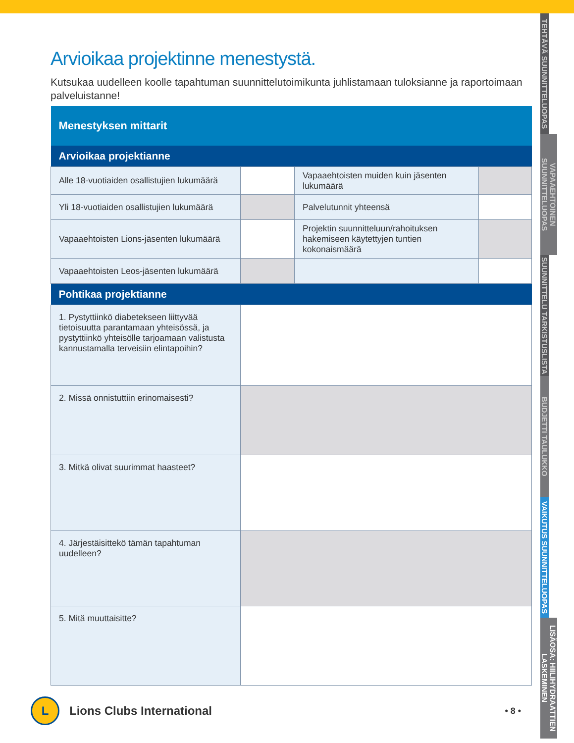TEHTÄVÄ SUUNNITTELUOPAS
VAPAAEHTOINEN SUUNNITTELUOPAS
SUUNNITTELU TARKISTUSLISTA
BUDJETTI TAULUKKO
VAIKUTUS SUUNNITTELUOPAS
LISÄOSA: HIILIHYDRAATTIEN LASKEMINEN
Arvioikaa projektinne menestystä.
Kutsukaa uudelleen koolle tapahtuman suunnittelutoimikunta juhlistamaan tuloksianne ja raportoimaan palveluistanne!
| Menestyksen mittarit | | | |
| Arvioikaa projektianne | | | |
| Alle 18-vuotiaiden osallistujien lukumäärä | | Vapaaehtoisten muiden kuin jäsenten lukumäärä | |
| Yli 18-vuotiaiden osallistujien lukumäärä | | Palvelutunnit yhteensä | |
| Vapaaehtoisten Lions-jäsenten lukumäärä | | Projektin suunnitteluun/rahoituksen hakemiseen käytettyjen tuntien kokonaismäärä | |
| Vapaaehtoisten Leos-jäsenten lukumäärä | | | |
| Pohtikaa projektianne | | | |
| 1. Pystyttiinkö diabetekseen liittyvää tietoisuutta parantamaan yhteisössä, ja pystyttiinkö yhteisölle tarjoamaan valistusta kannustamalla terveisiin elintapoihin? | | | |
| 2. Missä onnistuttiin erinomaisesti? | | | |
| 3. Mitkä olivat suurimmat haasteet? | | | |
| 4. Järjestäisittekö tämän tapahtuman uudelleen? | | | |
| 5. Mitä muuttaisitte? | | | |
L
Lions Clubs International
• 8 •